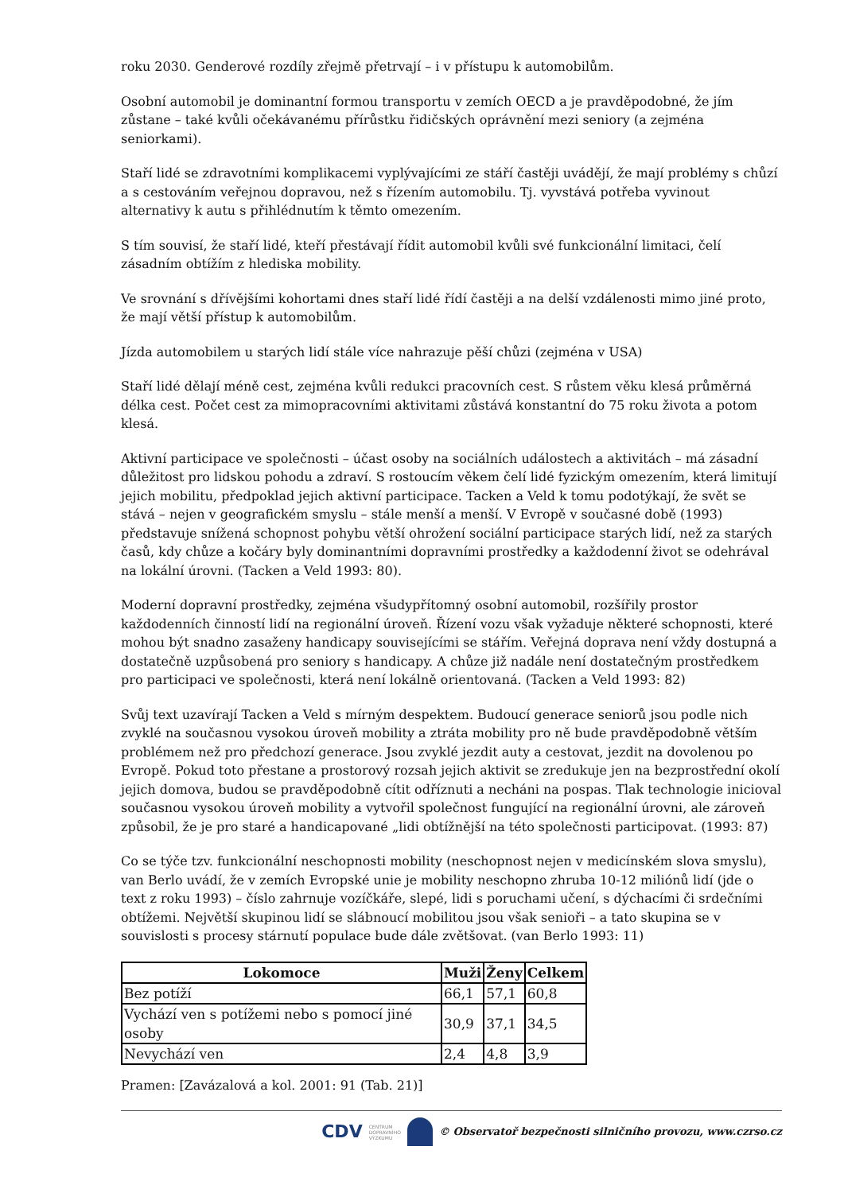roku 2030. Genderové rozdíly zřejmě přetrvají – i v přístupu k automobilům.
Osobní automobil je dominantní formou transportu v zemích OECD a je pravděpodobné, že jím zůstane – také kvůli očekávanému přírůstku řidičských oprávnění mezi seniory (a zejména seniorkami).
Staří lidé se zdravotními komplikacemi vyplývajícími ze stáří častěji uvádějí, že mají problémy s chůzí a s cestováním veřejnou dopravou, než s řízením automobilu. Tj. vyvstává potřeba vyvinout alternativy k autu s přihlédnutím k těmto omezením.
S tím souvisí, že staří lidé, kteří přestávají řídit automobil kvůli své funkcionální limitaci, čelí zásadním obtížím z hlediska mobility.
Ve srovnání s dřívějšími kohortami dnes staří lidé řídí častěji a na delší vzdálenosti mimo jiné proto, že mají větší přístup k automobilům.
Jízda automobilem u starých lidí stále více nahrazuje pěší chůzi (zejména v USA)
Staří lidé dělají méně cest, zejména kvůli redukci pracovních cest. S růstem věku klesá průměrná délka cest. Počet cest za mimopracovními aktivitami zůstává konstantní do 75 roku života a potom klesá.
Aktivní participace ve společnosti – účast osoby na sociálních událostech a aktivitách – má zásadní důležitost pro lidskou pohodu a zdraví. S rostoucím věkem čelí lidé fyzickým omezením, která limitují jejich mobilitu, předpoklad jejich aktivní participace. Tacken a Veld k tomu podotýkají, že svět se stává – nejen v geografickém smyslu – stále menší a menší. V Evropě v současné době (1993) představuje snížená schopnost pohybu větší ohrožení sociální participace starých lidí, než za starých časů, kdy chůze a kočáry byly dominantními dopravními prostředky a každodenní život se odehrával na lokální úrovni. (Tacken a Veld 1993: 80).
Moderní dopravní prostředky, zejména všudypřítomný osobní automobil, rozšířily prostor každodenních činností lidí na regionální úroveň. Řízení vozu však vyžaduje některé schopnosti, které mohou být snadno zasaženy handicapy souvisejícími se stářím. Veřejná doprava není vždy dostupná a dostatečně uzpůsobená pro seniory s handicapy. A chůze již nadále není dostatečným prostředkem pro participaci ve společnosti, která není lokálně orientovaná. (Tacken a Veld 1993: 82)
Svůj text uzavírají Tacken a Veld s mírným despektem. Budoucí generace seniorů jsou podle nich zvyklé na současnou vysokou úroveň mobility a ztráta mobility pro ně bude pravděpodobně větším problémem než pro předchozí generace. Jsou zvyklé jezdit auty a cestovat, jezdit na dovolenou po Evropě. Pokud toto přestane a prostorový rozsah jejich aktivit se zredukuje jen na bezprostřední okolí jejich domova, budou se pravděpodobně cítit odříznuti a necháni na pospas. Tlak technologie inicioval současnou vysokou úroveň mobility a vytvořil společnost fungující na regionální úrovni, ale zároveň způsobil, že je pro staré a handicapované „lidi obtížnější na této společnosti participovat. (1993: 87)
Co se týče tzv. funkcionální neschopnosti mobility (neschopnost nejen v medicínském slova smyslu), van Berlo uvádí, že v zemích Evropské unie je mobility neschopno zhruba 10-12 miliónů lidí (jde o text z roku 1993) – číslo zahrnuje vozíčkáře, slepé, lidi s poruchami učení, s dýchacími či srdečními obtížemi. Největší skupinou lidí se slábnoucí mobilitou jsou však senioři – a tato skupina se v souvislosti s procesy stárnutí populace bude dále zvětšovat. (van Berlo 1993: 11)
| Lokomoce | Muži | Ženy | Celkem |
| --- | --- | --- | --- |
| Bez potíží | 66,1 | 57,1 | 60,8 |
| Vychází ven s potížemi nebo s pomocí jiné osoby | 30,9 | 37,1 | 34,5 |
| Nevychází ven | 2,4 | 4,8 | 3,9 |
Pramen: [Zavázalová a kol. 2001: 91 (Tab. 21)]
CDV CENTRUM
DOPRAVNÍHO
VÝZKUMU © Observatoř bezpečnosti silničního provozu, www.czrso.cz